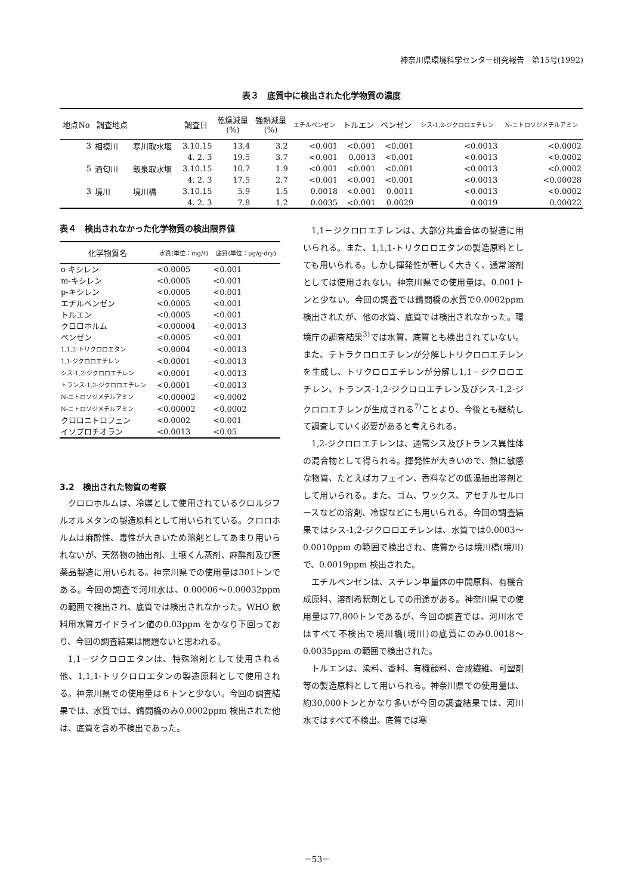神奈川県環境科学センター研究報告　第15号(1992)
表３　底質中に検出された化学物質の濃度
| 地点No | 調査地点 | | 調査日 | 乾燥減量 (%) | 強熱減量 (%) | エチルベンゼン | トルエン | ベンゼン | シス-1,2-ジクロロエチレン | N-ニトロソジメチルアミン |
| --- | --- | --- | --- | --- | --- | --- | --- | --- | --- | --- |
| 3 | 相模川 | 寒川取水堰 | 3.10.15 | 13.4 | 3.2 | <0.001 | <0.001 | <0.001 | <0.0013 | <0.0002 |
| | | | 4. 2. 3 | 19.5 | 3.7 | <0.001 | 0.0013 | <0.001 | <0.0013 | <0.0002 |
| 5 | 酒匂川 | 飯泉取水堰 | 3.10.15 | 10.7 | 1.9 | <0.001 | <0.001 | <0.001 | <0.0013 | <0.0002 |
| | | | 4. 2. 3 | 17.5 | 2.7 | <0.001 | <0.001 | <0.001 | <0.0013 | <0.00028 |
| 3 | 境川 | 境川橋 | 3.10.15 | 5.9 | 1.5 | 0.0018 | <0.001 | 0.0011 | <0.0013 | <0.0002 |
| | | | 4. 2. 3 | 7.8 | 1.2 | 0.0035 | <0.001 | 0.0029 | 0.0019 | 0.00022 |
表４　検出されなかった化学物質の検出限界値
| 化学物質名 | 水質(単位：mg/ℓ) | 底質(単位：μg/g·dry) |
| --- | --- | --- |
| o-キシレン | <0.0005 | <0.001 |
| m-キシレン | <0.0005 | <0.001 |
| p-キシレン | <0.0005 | <0.001 |
| エチルベンゼン | <0.0005 | <0.001 |
| トルエン | <0.0005 | <0.001 |
| クロロホルム | <0.00004 | <0.0013 |
| ベンゼン | <0.0005 | <0.001 |
| 1,1,2-トリクロロエタン | <0.0004 | <0.0013 |
| 1,1-ジクロロエチレン | <0.0001 | <0.0013 |
| シス-1,2-ジクロロエチレン | <0.0001 | <0.0013 |
| トランス-1,2-ジクロロエチレン | <0.0001 | <0.0013 |
| N-ニトロソジメチルアミン | <0.00002 | <0.0002 |
| N-ニトロソジメチルアミン | <0.00002 | <0.0002 |
| クロロニトロフェン | <0.0002 | <0.001 |
| イソプロチオラン | <0.0013 | <0.05 |
3.2　検出された物質の考察
クロロホルムは、冷媒として使用されているクロルジフルオルメタンの製造原料として用いられている。クロロホルムは麻酔性、毒性が大きいため溶剤としてあまり用いられないが、天然物の抽出剤、土壌くん蒸剤、麻酔剤及び医薬品製造に用いられる。神奈川県での使用量は301トンである。今回の調査で河川水は、0.00006～0.00032ppm の範囲で検出され、底質では検出されなかった。WHO 飲料用水質ガイドライン値の0.03ppm をかなり下回っており、今回の調査結果は問題ないと思われる。
1,1－ジクロロエタンは、特殊溶剤として使用される他、1,1,1-トリクロロエタンの製造原料として使用される。神奈川県での使用量は６トンと少ない。今回の調査結果では、水質では、鶴間橋のみ0.0002ppm 検出された他は、底質を含め不検出であった。
1,1－ジクロロエチレンは、大部分共重合体の製造に用いられる。また、1,1,1-トリクロロエタンの製造原料としても用いられる。しかし揮発性が著しく大きく、通常溶剤としては使用されない。神奈川県での使用量は、0.001トンと少ない。今回の調査では鶴間橋の水質で0.0002ppm 検出されたが、他の水質、底質では検出されなかった。環境庁の調査結果<sup>3)</sup>では水質、底質とも検出されていない。また、テトラクロロエチレンが分解しトリクロロエチレンを生成し、トリクロロエチレンが分解し1,1－ジクロロエチレン、トランス-1,2-ジクロロエチレン及びシス-1,2-ジクロロエチレンが生成される<sup>7)</sup>ことより、今後とも継続して調査していく必要があると考えられる。
1,2-ジクロロエチレンは、通常シス及びトランス異性体の混合物として得られる。揮発性が大きいので、熱に敏感な物質、たとえばカフェイン、香料などの低温抽出溶剤として用いられる。また、ゴム、ワックス、アセチルセルロースなどの溶剤、冷媒などにも用いられる。今回の調査結果ではシス-1,2-ジクロロエチレンは、水質では0.0003～0.0010ppm の範囲で検出され、底質からは境川橋(境川)で、0.0019ppm 検出された。
エチルベンゼンは、スチレン単量体の中間原料、有機合成原料、溶剤希釈剤としての用途がある。神奈川県での使用量は77,800トンであるが、今回の調査では、河川水ではすべて不検出で境川橋(境川)の底質にのみ0.0018～0.0035ppm の範囲で検出された。
トルエンは、染料、香料、有機顔料、合成繊維、可塑剤等の製造原料として用いられる。神奈川県での使用量は、約30,000トンとかなり多いが今回の調査結果では、河川水ではすべて不検出、底質では寒
－53－